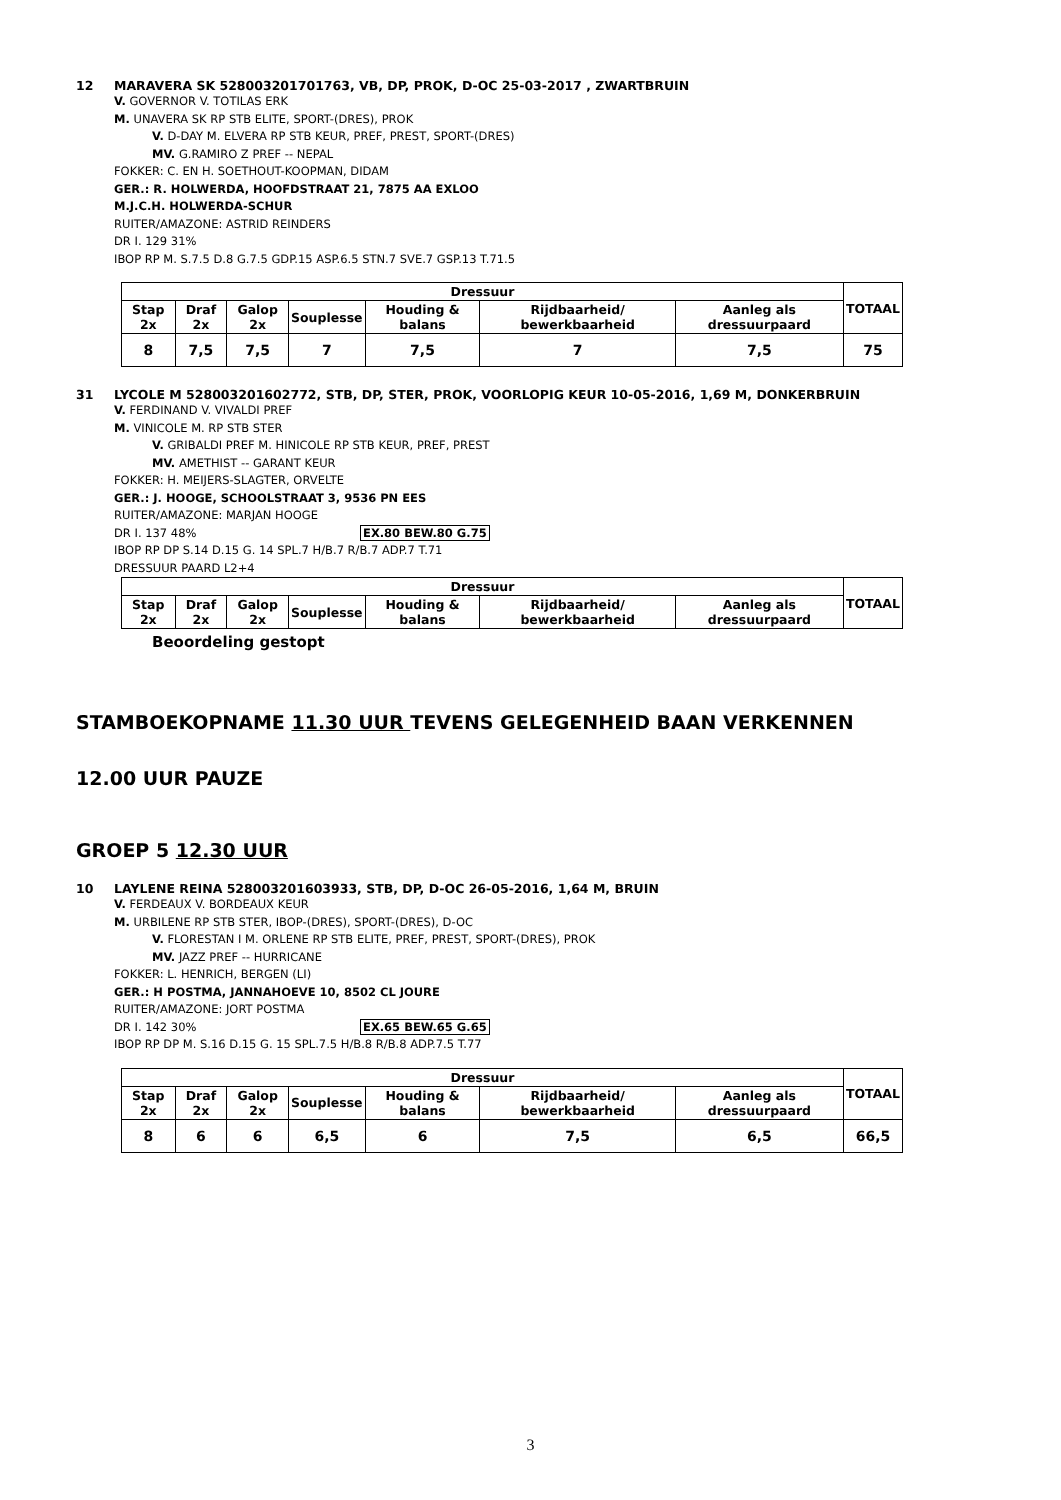12 MARAVERA SK 528003201701763, VB, DP, PROK, D-OC 25-03-2017 , ZWARTBRUIN
V. GOVERNOR V. TOTILAS ERK
M. UNAVERA SK RP STB ELITE, SPORT-(DRES), PROK
V. D-DAY M. ELVERA RP STB KEUR, PREF, PREST, SPORT-(DRES)
MV. G.RAMIRO Z PREF -- NEPAL
FOKKER: C. EN H. SOETHOUT-KOOPMAN, DIDAM
GER.: R. HOLWERDA, HOOFDSTRAAT 21, 7875 AA EXLOO
M.J.C.H. HOLWERDA-SCHUR
RUITER/AMAZONE: ASTRID REINDERS
DR I. 129 31%
IBOP RP M. S.7.5 D.8 G.7.5 GDP.15 ASP.6.5 STN.7 SVE.7 GSP.13 T.71.5
| Dressuur | | | | | | | TOTAAL |
| --- | --- | --- | --- | --- | --- | --- | --- |
| Stap 2x | Draf 2x | Galop 2x | Souplesse | Houding & balans | Rijdbaarheid/ bewerkbaarheid | Aanleg als dressuurpaard | |
| 8 | 7,5 | 7,5 | 7 | 7,5 | 7 | 7,5 | 75 |
31 LYCOLE M 528003201602772, STB, DP, STER, PROK, VOORLOPIG KEUR 10-05-2016, 1,69 M, DONKERBRUIN
V. FERDINAND V. VIVALDI PREF
M. VINICOLE M. RP STB STER
V. GRIBALDI PREF M. HINICOLE RP STB KEUR, PREF, PREST
MV. AMETHIST -- GARANT KEUR
FOKKER: H. MEIJERS-SLAGTER, ORVELTE
GER.: J. HOOGE, SCHOOLSTRAAT 3, 9536 PN EES
RUITER/AMAZONE: MARJAN HOOGE
DR I. 137 48% EX.80 BEW.80 G.75
IBOP RP DP S.14 D.15 G. 14 SPL.7 H/B.7 R/B.7 ADP.7 T.71
DRESSUUR PAARD L2+4
| Dressuur | | | | | | | TOTAAL |
| --- | --- | --- | --- | --- | --- | --- | --- |
| Stap 2x | Draf 2x | Galop 2x | Souplesse | Houding & balans | Rijdbaarheid/ bewerkbaarheid | Aanleg als dressuurpaard | |
Beoordeling gestopt
STAMBOEKOPNAME 11.30 UUR TEVENS GELEGENHEID BAAN VERKENNEN
12.00 UUR PAUZE
GROEP 5 12.30 UUR
10 LAYLENE REINA 528003201603933, STB, DP, D-OC 26-05-2016, 1,64 M, BRUIN
V. FERDEAUX V. BORDEAUX KEUR
M. URBILENE RP STB STER, IBOP-(DRES), SPORT-(DRES), D-OC
V. FLORESTAN I M. ORLENE RP STB ELITE, PREF, PREST, SPORT-(DRES), PROK
MV. JAZZ PREF -- HURRICANE
FOKKER: L. HENRICH, BERGEN (LI)
GER.: H POSTMA, JANNAHOEVE 10, 8502 CL JOURE
RUITER/AMAZONE: JORT POSTMA
DR I. 142 30% EX.65 BEW.65 G.65
IBOP RP DP M. S.16 D.15 G. 15 SPL.7.5 H/B.8 R/B.8 ADP.7.5 T.77
| Dressuur | | | | | | | TOTAAL |
| --- | --- | --- | --- | --- | --- | --- | --- |
| Stap 2x | Draf 2x | Galop 2x | Souplesse | Houding & balans | Rijdbaarheid/ bewerkbaarheid | Aanleg als dressuurpaard | |
| 8 | 6 | 6 | 6,5 | 6 | 7,5 | 6,5 | 66,5 |
3